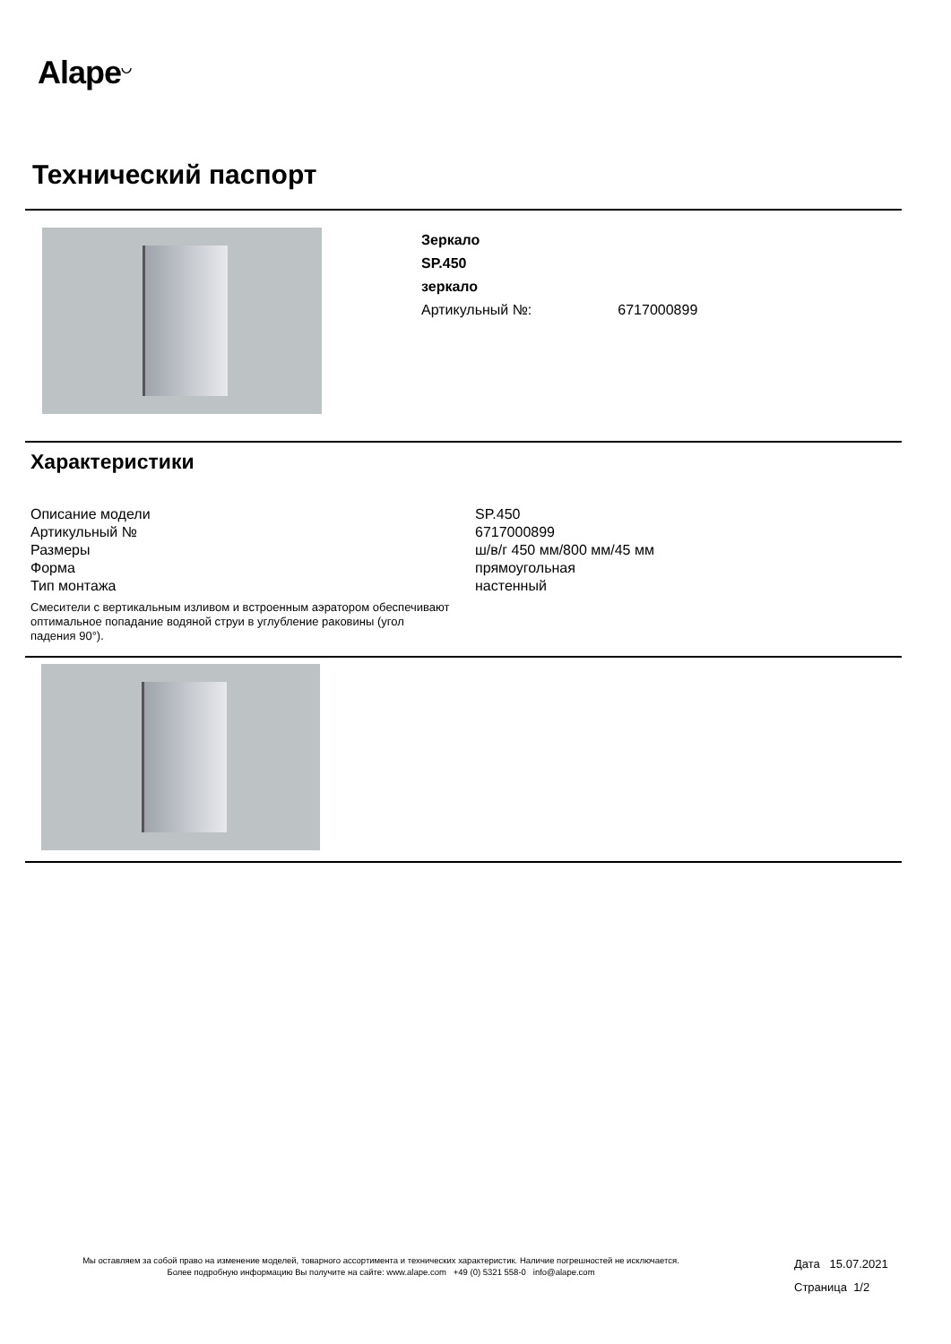Alape<sup>◡</sup>
Технический паспорт
Зеркало
SP.450
зеркало
Артикульный №: 6717000899
Характеристики
| Описание модели | SP.450 |
| Артикульный № | 6717000899 |
| Размеры | ш/в/г 450 мм/800 мм/45 мм |
| Форма | прямоугольная |
| Тип монтажа | настенный |
Смесители с вертикальным изливом и встроенным аэратором обеспечивают оптимальное попадание водяной струи в углубление раковины (угол падения 90°).
Мы оставляем за собой право на изменение моделей, товарного ассортимента и технических характеристик. Наличие погрешностей не исключается.
Более подробную информацию Вы получите на сайте: www.alape.com +49 (0) 5321 558-0 info@alape.com
Дата 15.07.2021
Страница 1/2